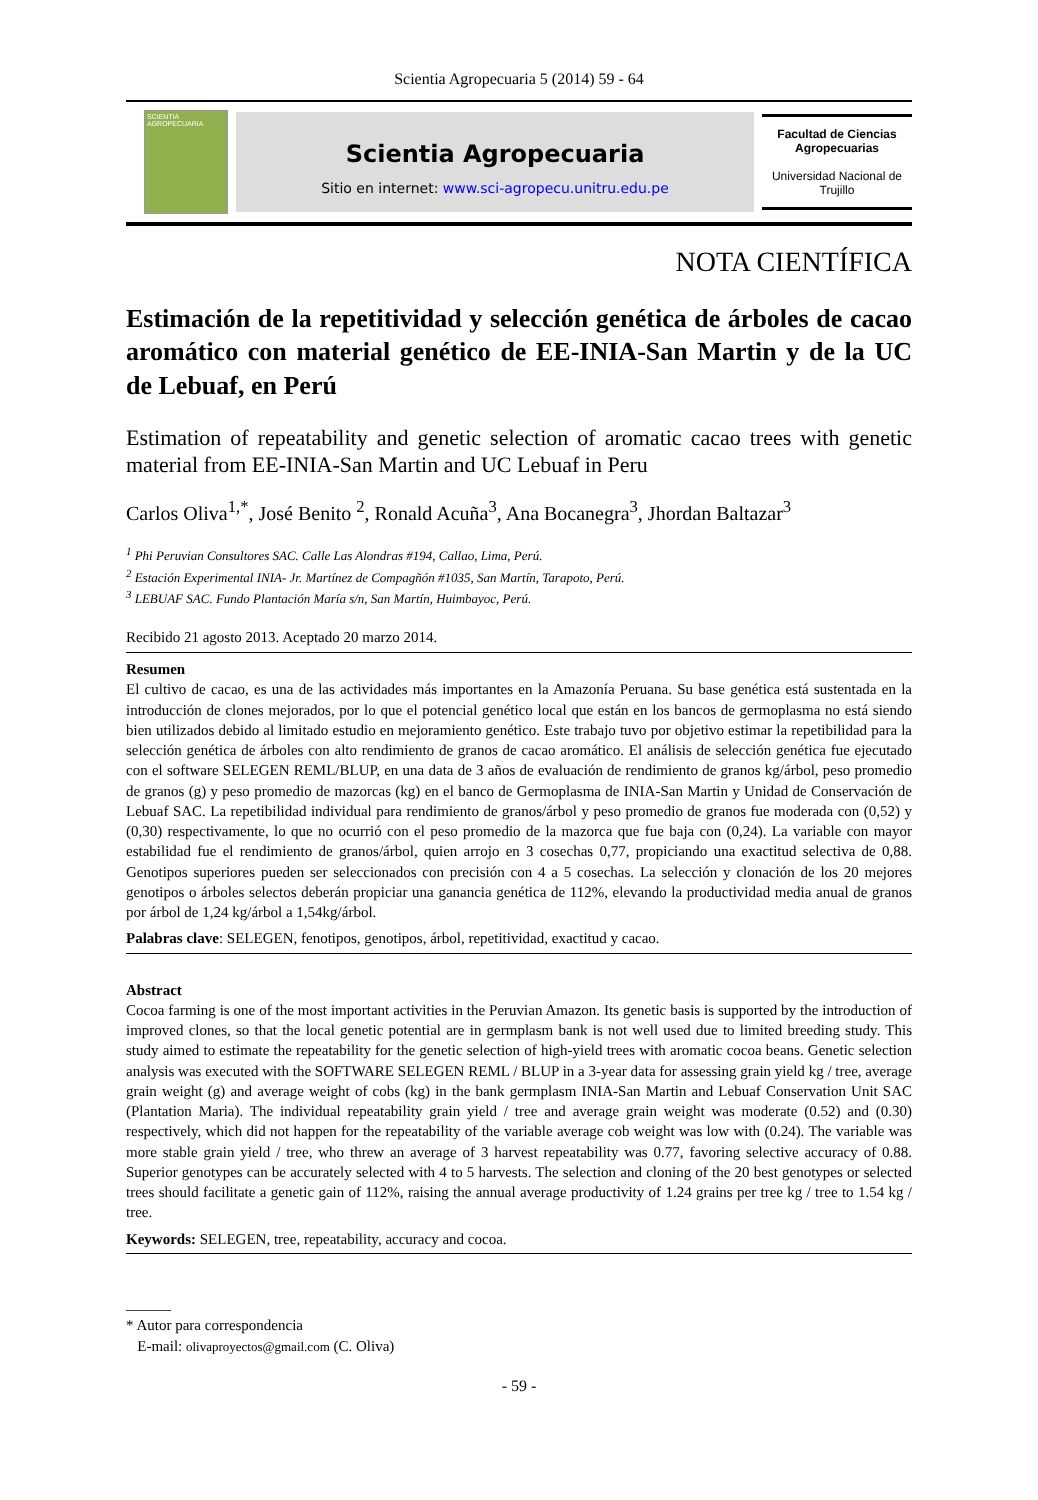Scientia Agropecuaria 5 (2014) 59 - 64
SCIENTIA AGROPECUARIA
Scientia Agropecuaria
Sitio en internet: www.sci-agropecu.unitru.edu.pe
Facultad de Ciencias Agropecuarias
Universidad Nacional de Trujillo
NOTA CIENTÍFICA
Estimación de la repetitividad y selección genética de árboles de cacao aromático con material genético de EE-INIA-San Martin y de la UC de Lebuaf, en Perú
Estimation of repeatability and genetic selection of aromatic cacao trees with genetic material from EE-INIA-San Martin and UC Lebuaf in Peru
Carlos Oliva<sup>1,*</sup>, José Benito <sup>2</sup>, Ronald Acuña<sup>3</sup>, Ana Bocanegra<sup>3</sup>, Jhordan Baltazar<sup>3</sup>
<sup>1</sup> Phi Peruvian Consultores SAC. Calle Las Alondras #194, Callao, Lima, Perú.
<sup>2</sup> Estación Experimental INIA- Jr. Martínez de Compagñón #1035, San Martín, Tarapoto, Perú.
<sup>3</sup> LEBUAF SAC. Fundo Plantación María s/n, San Martín, Huimbayoc, Perú.
Recibido 21 agosto 2013. Aceptado 20 marzo 2014.
Resumen
El cultivo de cacao, es una de las actividades más importantes en la Amazonía Peruana. Su base genética está sustentada en la introducción de clones mejorados, por lo que el potencial genético local que están en los bancos de germoplasma no está siendo bien utilizados debido al limitado estudio en mejoramiento genético. Este trabajo tuvo por objetivo estimar la repetibilidad para la selección genética de árboles con alto rendimiento de granos de cacao aromático. El análisis de selección genética fue ejecutado con el software SELEGEN REML/BLUP, en una data de 3 años de evaluación de rendimiento de granos kg/árbol, peso promedio de granos (g) y peso promedio de mazorcas (kg) en el banco de Germoplasma de INIA-San Martin y Unidad de Conservación de Lebuaf SAC. La repetibilidad individual para rendimiento de granos/árbol y peso promedio de granos fue moderada con (0,52) y (0,30) respectivamente, lo que no ocurrió con el peso promedio de la mazorca que fue baja con (0,24). La variable con mayor estabilidad fue el rendimiento de granos/árbol, quien arrojo en 3 cosechas 0,77, propiciando una exactitud selectiva de 0,88. Genotipos superiores pueden ser seleccionados con precisión con 4 a 5 cosechas. La selección y clonación de los 20 mejores genotipos o árboles selectos deberán propiciar una ganancia genética de 112%, elevando la productividad media anual de granos por árbol de 1,24 kg/árbol a 1,54kg/árbol.
Palabras clave: SELEGEN, fenotipos, genotipos, árbol, repetitividad, exactitud y cacao.
Abstract
Cocoa farming is one of the most important activities in the Peruvian Amazon. Its genetic basis is supported by the introduction of improved clones, so that the local genetic potential are in germplasm bank is not well used due to limited breeding study. This study aimed to estimate the repeatability for the genetic selection of high-yield trees with aromatic cocoa beans. Genetic selection analysis was executed with the SOFTWARE SELEGEN REML / BLUP in a 3-year data for assessing grain yield kg / tree, average grain weight (g) and average weight of cobs (kg) in the bank germplasm INIA-San Martin and Lebuaf Conservation Unit SAC (Plantation Maria). The individual repeatability grain yield / tree and average grain weight was moderate (0.52) and (0.30) respectively, which did not happen for the repeatability of the variable average cob weight was low with (0.24). The variable was more stable grain yield / tree, who threw an average of 3 harvest repeatability was 0.77, favoring selective accuracy of 0.88. Superior genotypes can be accurately selected with 4 to 5 harvests. The selection and cloning of the 20 best genotypes or selected trees should facilitate a genetic gain of 112%, raising the annual average productivity of 1.24 grains per tree kg / tree to 1.54 kg / tree.
Keywords: SELEGEN, tree, repeatability, accuracy and cocoa.
______
* Autor para correspondencia
E-mail: olivaproyectos@gmail.com (C. Oliva)
- 59 -